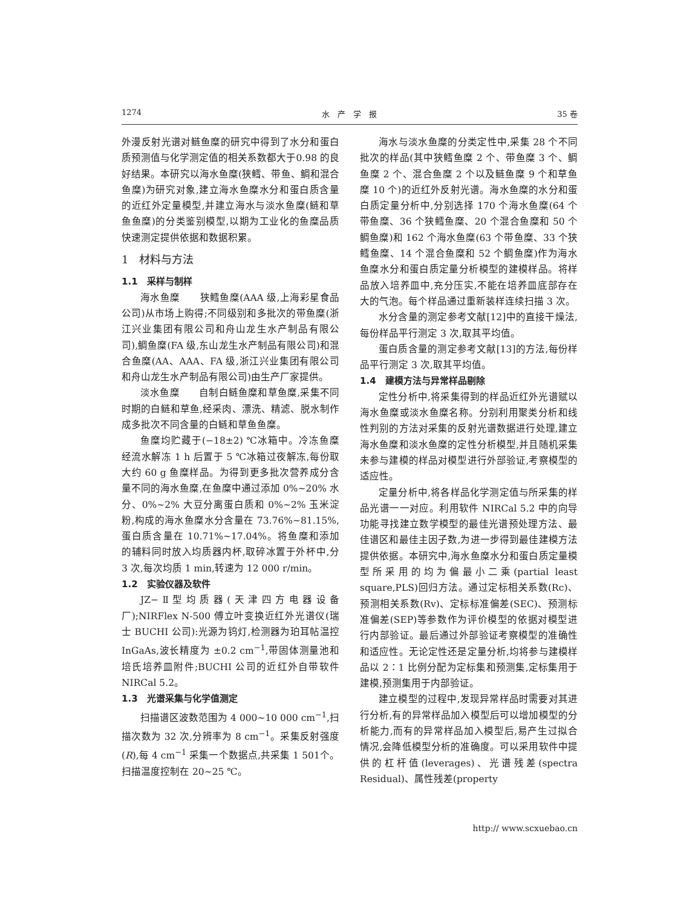1274 水　产　学　报 35 卷
外漫反射光谱对鲢鱼糜的研究中得到了水分和蛋白质预测值与化学测定值的相关系数都大于0.98 的良好结果。本研究以海水鱼糜(狭鳕、带鱼、鲷和混合鱼糜)为研究对象,建立海水鱼糜水分和蛋白质含量的近红外定量模型,并建立海水与淡水鱼糜(鲢和草鱼鱼糜)的分类鉴别模型,以期为工业化的鱼糜品质快速测定提供依据和数据积累。
1　材料与方法
1.1　采样与制样
海水鱼糜　　狭鳕鱼糜(AAA 级,上海彩星食品公司)从市场上购得;不同级别和多批次的带鱼糜(浙江兴业集团有限公司和舟山龙生水产制品有限公司),鲷鱼糜(FA 级,东山龙生水产制品有限公司)和混合鱼糜(AA、AAA、FA 级,浙江兴业集团有限公司和舟山龙生水产制品有限公司)由生产厂家提供。
淡水鱼糜　　自制白鲢鱼糜和草鱼糜,采集不同时期的白鲢和草鱼,经采肉、漂洗、精滤、脱水制作成多批次不同含量的白鲢和草鱼鱼糜。
鱼糜均贮藏于(−18±2) ℃冰箱中。冷冻鱼糜经流水解冻 1 h 后置于 5 ℃冰箱过夜解冻,每份取大约 60 g 鱼糜样品。为得到更多批次营养成分含量不同的海水鱼糜,在鱼糜中通过添加 0%~20% 水分、0%~2% 大豆分离蛋白质和 0%~2% 玉米淀粉,构成的海水鱼糜水分含量在 73.76%~81.15%,蛋白质含量在 10.71%~17.04%。将鱼糜和添加的辅料同时放入均质器内杯,取碎冰置于外杯中,分 3 次,每次均质 1 min,转速为 12 000 r/min。
1.2　实验仪器及软件
JZ−Ⅱ型均质器(天津四方电器设备厂);NIRFlex N-500 傅立叶变换近红外光谱仪(瑞士 BUCHI 公司):光源为钨灯,检测器为珀耳帖温控 InGaAs,波长精度为 ±0.2 cm<sup>−1</sup>,带固体测量池和培氏培养皿附件;BUCHI 公司的近红外自带软件 NIRCal 5.2。
1.3　光谱采集与化学值测定
扫描谱区波数范围为 4 000~10 000 cm<sup>−1</sup>,扫描次数为 32 次,分辨率为 8 cm<sup>−1</sup>。采集反射强度(R),每 4 cm<sup>−1</sup> 采集一个数据点,共采集 1 501个。扫描温度控制在 20~25 ℃。
海水与淡水鱼糜的分类定性中,采集 28 个不同批次的样品(其中狭鳕鱼糜 2 个、带鱼糜 3 个、鲷鱼糜 2 个、混合鱼糜 2 个以及鲢鱼糜 9 个和草鱼糜 10 个)的近红外反射光谱。海水鱼糜的水分和蛋白质定量分析中,分别选择 170 个海水鱼糜(64 个带鱼糜、36 个狭鳕鱼糜、20 个混合鱼糜和 50 个鲷鱼糜)和 162 个海水鱼糜(63 个带鱼糜、33 个狭鳕鱼糜、14 个混合鱼糜和 52 个鲷鱼糜)作为海水鱼糜水分和蛋白质定量分析模型的建模样品。将样品放入培养皿中,充分压实,不能在培养皿底部存在大的气泡。每个样品通过重新装样连续扫描 3 次。
水分含量的测定参考文献[12]中的直接干燥法,每份样品平行测定 3 次,取其平均值。
蛋白质含量的测定参考文献[13]的方法,每份样品平行测定 3 次,取其平均值。
1.4　建模方法与异常样品剔除
定性分析中,将采集得到的样品近红外光谱赋以海水鱼糜或淡水鱼糜名称。分别利用聚类分析和线性判别的方法对采集的反射光谱数据进行处理,建立海水鱼糜和淡水鱼糜的定性分析模型,并且随机采集未参与建模的样品对模型进行外部验证,考察模型的适应性。
定量分析中,将各样品化学测定值与所采集的样品光谱一一对应。利用软件 NIRCal 5.2 中的向导功能寻找建立数学模型的最佳光谱预处理方法、最佳谱区和最佳主因子数,为进一步得到最佳建模方法提供依据。本研究中,海水鱼糜水分和蛋白质定量模型所采用的均为偏最小二乘(partial least square,PLS)回归方法。通过定标相关系数(Rc)、预测相关系数(Rv)、定标标准偏差(SEC)、预测标准偏差(SEP)等参数作为评价模型的依据对模型进行内部验证。最后通过外部验证考察模型的准确性和适应性。无论定性还是定量分析,均将参与建模样品以 2∶1 比例分配为定标集和预测集,定标集用于建模,预测集用于内部验证。
建立模型的过程中,发现异常样品时需要对其进行分析,有的异常样品加入模型后可以增加模型的分析能力,而有的异常样品加入模型后,易产生过拟合情况,会降低模型分析的准确度。可以采用软件中提供的杠杆值(leverages)、光谱残差(spectra Residual)、属性残差(property
http:// www.scxuebao.cn